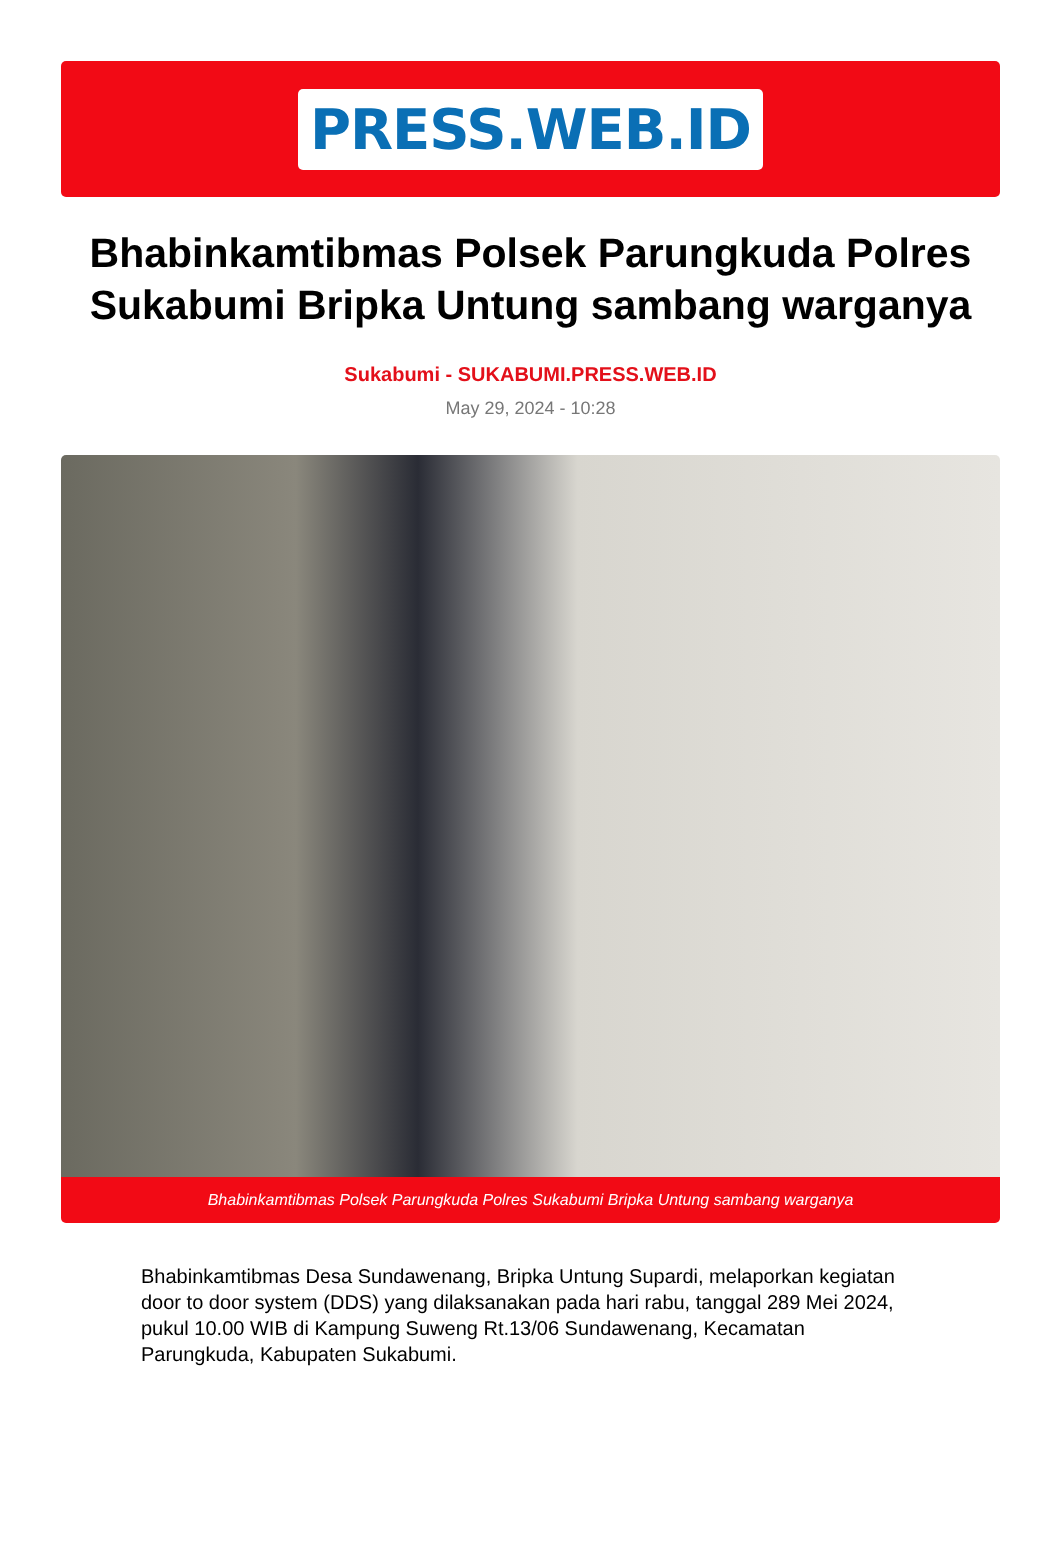PRESS.WEB.ID
Bhabinkamtibmas Polsek Parungkuda Polres Sukabumi Bripka Untung sambang warganya
Sukabumi - SUKABUMI.PRESS.WEB.ID
May 29, 2024 - 10:28
Bhabinkamtibmas Polsek Parungkuda Polres Sukabumi Bripka Untung sambang warganya
Bhabinkamtibmas Desa Sundawenang, Bripka Untung Supardi, melaporkan kegiatan door to door system (DDS) yang dilaksanakan pada hari rabu, tanggal 289 Mei 2024, pukul 10.00 WIB di Kampung Suweng Rt.13/06 Sundawenang, Kecamatan Parungkuda, Kabupaten Sukabumi.